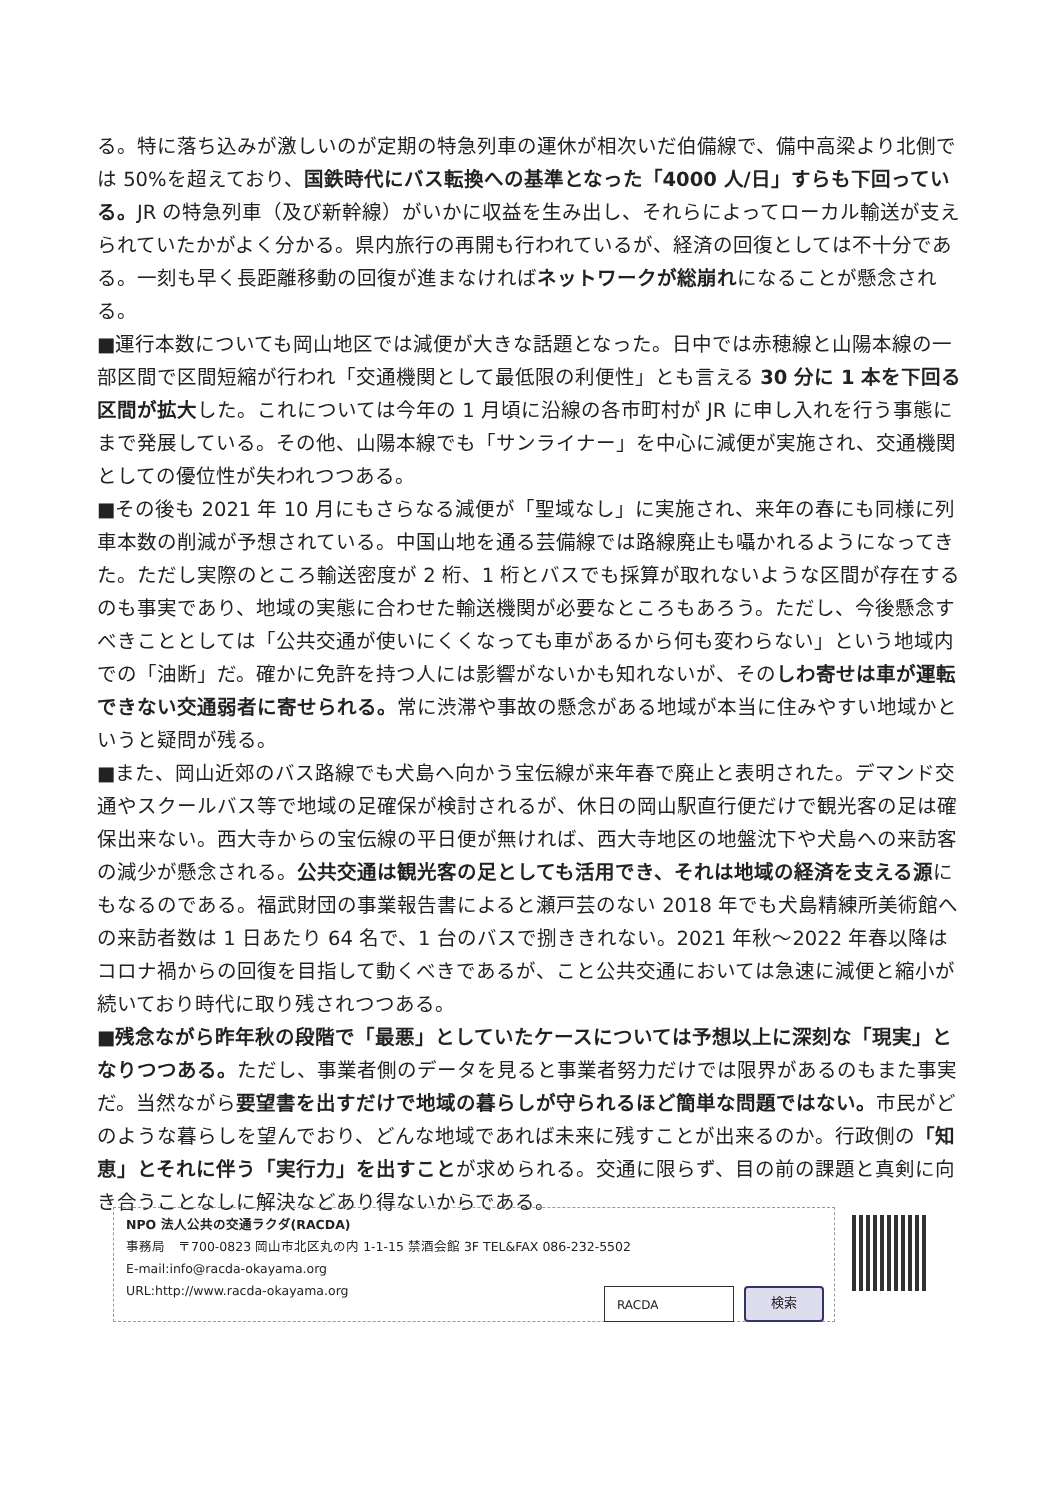る。特に落ち込みが激しいのが定期の特急列車の運休が相次いだ伯備線で、備中高梁より北側では 50%を超えており、国鉄時代にバス転換への基準となった「4000 人/日」すらも下回っている。JR の特急列車（及び新幹線）がいかに収益を生み出し、それらによってローカル輸送が支えられていたかがよく分かる。県内旅行の再開も行われているが、経済の回復としては不十分である。一刻も早く長距離移動の回復が進まなければネットワークが総崩れになることが懸念される。
■運行本数についても岡山地区では減便が大きな話題となった。日中では赤穂線と山陽本線の一部区間で区間短縮が行われ「交通機関として最低限の利便性」とも言える 30 分に 1 本を下回る区間が拡大した。これについては今年の 1 月頃に沿線の各市町村が JR に申し入れを行う事態にまで発展している。その他、山陽本線でも「サンライナー」を中心に減便が実施され、交通機関としての優位性が失われつつある。
■その後も 2021 年 10 月にもさらなる減便が「聖域なし」に実施され、来年の春にも同様に列車本数の削減が予想されている。中国山地を通る芸備線では路線廃止も囁かれるようになってきた。ただし実際のところ輸送密度が 2 桁、1 桁とバスでも採算が取れないような区間が存在するのも事実であり、地域の実態に合わせた輸送機関が必要なところもあろう。ただし、今後懸念すべきこととしては「公共交通が使いにくくなっても車があるから何も変わらない」という地域内での「油断」だ。確かに免許を持つ人には影響がないかも知れないが、そのしわ寄せは車が運転できない交通弱者に寄せられる。常に渋滞や事故の懸念がある地域が本当に住みやすい地域かというと疑問が残る。
■また、岡山近郊のバス路線でも犬島へ向かう宝伝線が来年春で廃止と表明された。デマンド交通やスクールバス等で地域の足確保が検討されるが、休日の岡山駅直行便だけで観光客の足は確保出来ない。西大寺からの宝伝線の平日便が無ければ、西大寺地区の地盤沈下や犬島への来訪客の減少が懸念される。公共交通は観光客の足としても活用でき、それは地域の経済を支える源にもなるのである。福武財団の事業報告書によると瀬戸芸のない 2018 年でも犬島精練所美術館への来訪者数は 1 日あたり 64 名で、1 台のバスで捌ききれない。2021 年秋～2022 年春以降はコロナ禍からの回復を目指して動くべきであるが、こと公共交通においては急速に減便と縮小が続いており時代に取り残されつつある。
■残念ながら昨年秋の段階で「最悪」としていたケースについては予想以上に深刻な「現実」となりつつある。ただし、事業者側のデータを見ると事業者努力だけでは限界があるのもまた事実だ。当然ながら要望書を出すだけで地域の暮らしが守られるほど簡単な問題ではない。市民がどのような暮らしを望んでおり、どんな地域であれば未来に残すことが出来るのか。行政側の「知恵」とそれに伴う「実行力」を出すことが求められる。交通に限らず、目の前の課題と真剣に向き合うことなしに解決などあり得ないからである。
NPO 法人公共の交通ラクダ(RACDA)
事務局　〒700-0823 岡山市北区丸の内 1-1-15 禁酒会館 3F TEL&FAX 086-232-5502
E-mail:info@racda-okayama.org
URL:http://www.racda-okayama.org
RACDA 検索